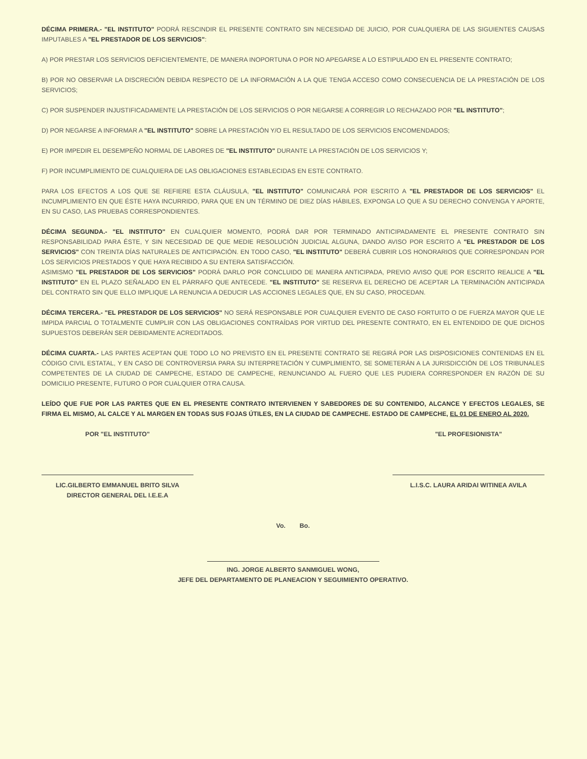DÉCIMA PRIMERA.- "EL INSTITUTO" PODRÁ RESCINDIR EL PRESENTE CONTRATO SIN NECESIDAD DE JUICIO, POR CUALQUIERA DE LAS SIGUIENTES CAUSAS IMPUTABLES A "EL PRESTADOR DE LOS SERVICIOS":
A) POR PRESTAR LOS SERVICIOS DEFICIENTEMENTE, DE MANERA INOPORTUNA O POR NO APEGARSE A LO ESTIPULADO EN EL PRESENTE CONTRATO;
B) POR NO OBSERVAR LA DISCRECIÓN DEBIDA RESPECTO DE LA INFORMACIÓN A LA QUE TENGA ACCESO COMO CONSECUENCIA DE LA PRESTACIÓN DE LOS SERVICIOS;
C) POR SUSPENDER INJUSTIFICADAMENTE LA PRESTACIÓN DE LOS SERVICIOS O POR NEGARSE A CORREGIR LO RECHAZADO POR "EL INSTITUTO";
D) POR NEGARSE A INFORMAR A "EL INSTITUTO" SOBRE LA PRESTACIÓN Y/O EL RESULTADO DE LOS SERVICIOS ENCOMENDADOS;
E) POR IMPEDIR EL DESEMPEÑO NORMAL DE LABORES DE "EL INSTITUTO" DURANTE LA PRESTACIÓN DE LOS SERVICIOS Y;
F) POR INCUMPLIMIENTO DE CUALQUIERA DE LAS OBLIGACIONES ESTABLECIDAS EN ESTE CONTRATO.
PARA LOS EFECTOS A LOS QUE SE REFIERE ESTA CLÁUSULA, "EL INSTITUTO" COMUNICARÁ POR ESCRITO A "EL PRESTADOR DE LOS SERVICIOS" EL INCUMPLIMIENTO EN QUE ÉSTE HAYA INCURRIDO, PARA QUE EN UN TÉRMINO DE DIEZ DÍAS HÁBILES, EXPONGA LO QUE A SU DERECHO CONVENGA Y APORTE, EN SU CASO, LAS PRUEBAS CORRESPONDIENTES.
DÉCIMA SEGUNDA.- "EL INSTITUTO" EN CUALQUIER MOMENTO, PODRÁ DAR POR TERMINADO ANTICIPADAMENTE EL PRESENTE CONTRATO SIN RESPONSABILIDAD PARA ÉSTE, Y SIN NECESIDAD DE QUE MEDIE RESOLUCIÓN JUDICIAL ALGUNA, DANDO AVISO POR ESCRITO A "EL PRESTADOR DE LOS SERVICIOS" CON TREINTA DÍAS NATURALES DE ANTICIPACIÓN. EN TODO CASO, "EL INSTITUTO" DEBERÁ CUBRIR LOS HONORARIOS QUE CORRESPONDAN POR LOS SERVICIOS PRESTADOS Y QUE HAYA RECIBIDO A SU ENTERA SATISFACCIÓN.
ASIMISMO "EL PRESTADOR DE LOS SERVICIOS" PODRÁ DARLO POR CONCLUIDO DE MANERA ANTICIPADA, PREVIO AVISO QUE POR ESCRITO REALICE A "EL INSTITUTO" EN EL PLAZO SEÑALADO EN EL PÁRRAFO QUE ANTECEDE. "EL INSTITUTO" SE RESERVA EL DERECHO DE ACEPTAR LA TERMINACIÓN ANTICIPADA DEL CONTRATO SIN QUE ELLO IMPLIQUE LA RENUNCIA A DEDUCIR LAS ACCIONES LEGALES QUE, EN SU CASO, PROCEDAN.
DÉCIMA TERCERA.- "EL PRESTADOR DE LOS SERVICIOS" NO SERÁ RESPONSABLE POR CUALQUIER EVENTO DE CASO FORTUITO O DE FUERZA MAYOR QUE LE IMPIDA PARCIAL O TOTALMENTE CUMPLIR CON LAS OBLIGACIONES CONTRAÍDAS POR VIRTUD DEL PRESENTE CONTRATO, EN EL ENTENDIDO DE QUE DICHOS SUPUESTOS DEBERÁN SER DEBIDAMENTE ACREDITADOS.
DÉCIMA CUARTA.- LAS PARTES ACEPTAN QUE TODO LO NO PREVISTO EN EL PRESENTE CONTRATO SE REGIRÁ POR LAS DISPOSICIONES CONTENIDAS EN EL CÓDIGO CIVIL ESTATAL, Y EN CASO DE CONTROVERSIA PARA SU INTERPRETACIÓN Y CUMPLIMIENTO, SE SOMETERÁN A LA JURISDICCIÓN DE LOS TRIBUNALES COMPETENTES DE LA CIUDAD DE CAMPECHE, ESTADO DE CAMPECHE, RENUNCIANDO AL FUERO QUE LES PUDIERA CORRESPONDER EN RAZÓN DE SU DOMICILIO PRESENTE, FUTURO O POR CUALQUIER OTRA CAUSA.
LEÍDO QUE FUE POR LAS PARTES QUE EN EL PRESENTE CONTRATO INTERVIENEN Y SABEDORES DE SU CONTENIDO, ALCANCE Y EFECTOS LEGALES, SE FIRMA EL MISMO, AL CALCE Y AL MARGEN EN TODAS SUS FOJAS ÚTILES, EN LA CIUDAD DE CAMPECHE. ESTADO DE CAMPECHE, EL 01 DE ENERO AL 2020.
POR "EL INSTITUTO"
LIC.GILBERTO EMMANUEL BRITO SILVA
DIRECTOR GENERAL DEL I.E.E.A
"EL PROFESIONISTA"
L.I.S.C. LAURA ARIDAI WITINEA AVILA
Vo. Bo.
ING. JORGE ALBERTO SANMIGUEL WONG,
JEFE DEL DEPARTAMENTO DE PLANEACION Y SEGUIMIENTO OPERATIVO.